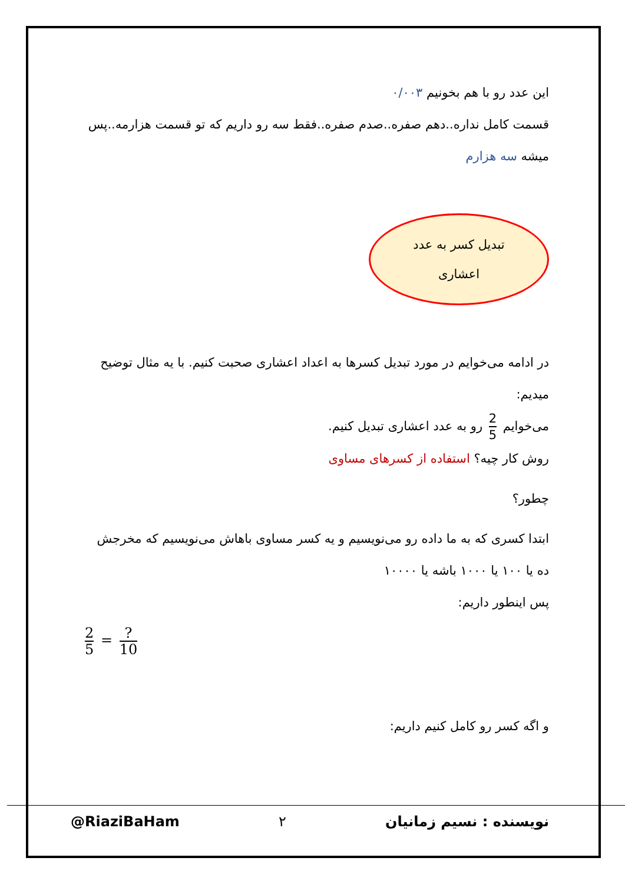این عدد رو با هم بخونیم ۰/۰۰۳
قسمت کامل نداره..دهم صفره..صدم صفره..فقط سه رو داریم که تو قسمت هزارمه..پس میشه سه هزارم
تبدیل کسر به عدد
اعشاری
در ادامه می‌خوایم در مورد تبدیل کسرها به اعداد اعشاری صحبت کنیم. با یه مثال توضیح میدیم:
می‌خوایم 2 5 رو به عدد اعشاری تبدیل کنیم.
روش کار چیه؟ استفاده از کسرهای مساوی
چطور؟
ابتدا کسری که به ما داده رو می‌نویسیم و یه کسر مساوی باهاش می‌نویسیم که مخرجش ده یا ۱۰۰ یا ۱۰۰۰ باشه یا ۱۰۰۰۰
پس اینطور داریم:
2 5 = ? 10
و اگه کسر رو کامل کنیم داریم:
@RiaziBaHam ۲ نویسنده : نسیم زمانیان